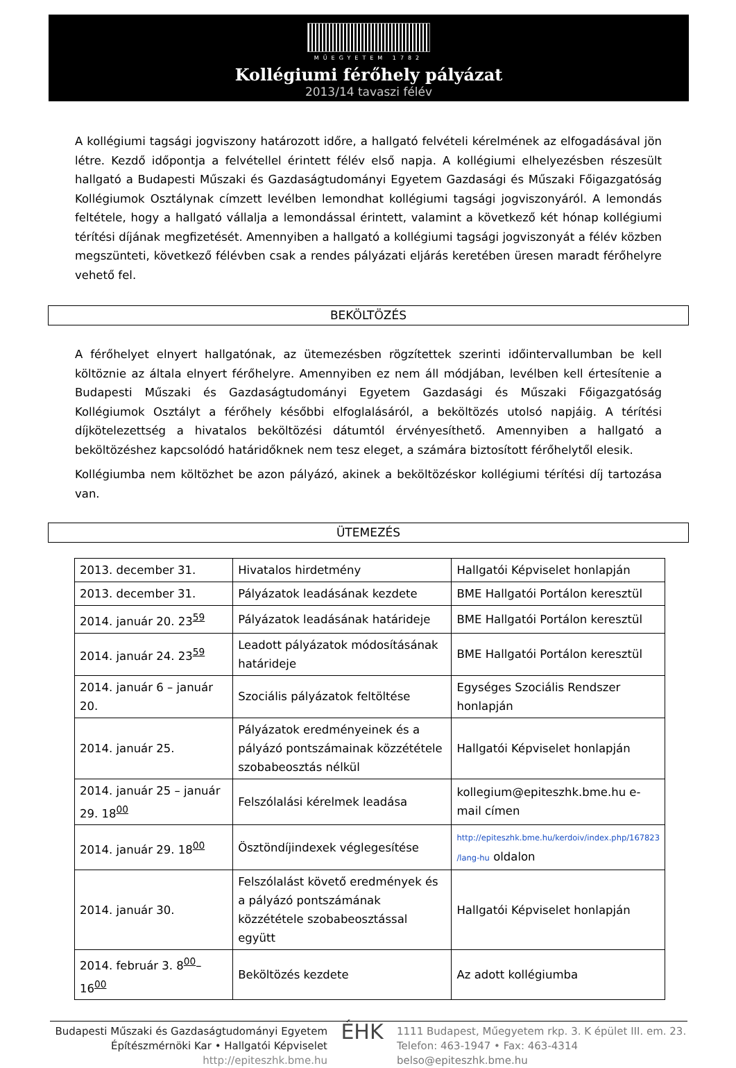MŰEGYETEM 1782
Kollégiumi férőhely pályázat
2013/14 tavaszi félév
A kollégiumi tagsági jogviszony határozott időre, a hallgató felvételi kérelmének az elfogadásával jön létre. Kezdő időpontja a felvétellel érintett félév első napja. A kollégiumi elhelyezésben részesült hallgató a Budapesti Műszaki és Gazdaságtudományi Egyetem Gazdasági és Műszaki Főigazgatóság Kollégiumok Osztálynak címzett levélben lemondhat kollégiumi tagsági jogviszonyáról. A lemondás feltétele, hogy a hallgató vállalja a lemondással érintett, valamint a következő két hónap kollégiumi térítési díjának megfizetését. Amennyiben a hallgató a kollégiumi tagsági jogviszonyát a félév közben megszünteti, következő félévben csak a rendes pályázati eljárás keretében üresen maradt férőhelyre vehető fel.
BEKÖLTÖZÉS
A férőhelyet elnyert hallgatónak, az ütemezésben rögzítettek szerinti időintervallumban be kell költöznie az általa elnyert férőhelyre. Amennyiben ez nem áll módjában, levélben kell értesítenie a Budapesti Műszaki és Gazdaságtudományi Egyetem Gazdasági és Műszaki Főigazgatóság Kollégiumok Osztályt a férőhely későbbi elfoglalásáról, a beköltözés utolsó napjáig. A térítési díjkötelezettség a hivatalos beköltözési dátumtól érvényesíthető. Amennyiben a hallgató a beköltözéshez kapcsolódó határidőknek nem tesz eleget, a számára biztosított férőhelytől elesik.
Kollégiumba nem költözhet be azon pályázó, akinek a beköltözéskor kollégiumi térítési díj tartozása van.
ÜTEMEZÉS
| 2013. december 31. | Hivatalos hirdetmény | Hallgatói Képviselet honlapján |
| 2013. december 31. | Pályázatok leadásának kezdete | BME Hallgatói Portálon keresztül |
| 2014. január 20. 23<sup>59</sup> | Pályázatok leadásának határideje | BME Hallgatói Portálon keresztül |
| 2014. január 24. 23<sup>59</sup> | Leadott pályázatok módosításának határideje | BME Hallgatói Portálon keresztül |
| 2014. január 6 – január 20. | Szociális pályázatok feltöltése | Egységes Szociális Rendszer honlapján |
| 2014. január 25. | Pályázatok eredményeinek és a pályázó pontszámainak közzététele szobabeosztás nélkül | Hallgatói Képviselet honlapján |
| 2014. január 25 – január 29. 18<sup>00</sup> | Felszólalási kérelmek leadása | kollegium@epiteszhk.bme.hu e-mail címen |
| 2014. január 29. 18<sup>00</sup> | Ösztöndíjindexek véglegesítése | http://epiteszhk.bme.hu/kerdoiv/index.php/167823 /lang-hu oldalon |
| 2014. január 30. | Felszólalást követő eredmények és a pályázó pontszámának közzététele szobabeosztással együtt | Hallgatói Képviselet honlapján |
| 2014. február 3. 8<sup>00</sup>–16<sup>00</sup> | Beköltözés kezdete | Az adott kollégiumba |
Budapesti Műszaki és Gazdaságtudományi Egyetem
Építészmérnöki Kar • Hallgatói Képviselet
http://epiteszhk.bme.hu
ÉHK
1111 Budapest, Műegyetem rkp. 3. K épület III. em. 23.
Telefon: 463-1947 • Fax: 463-4314
belso@epiteszhk.bme.hu